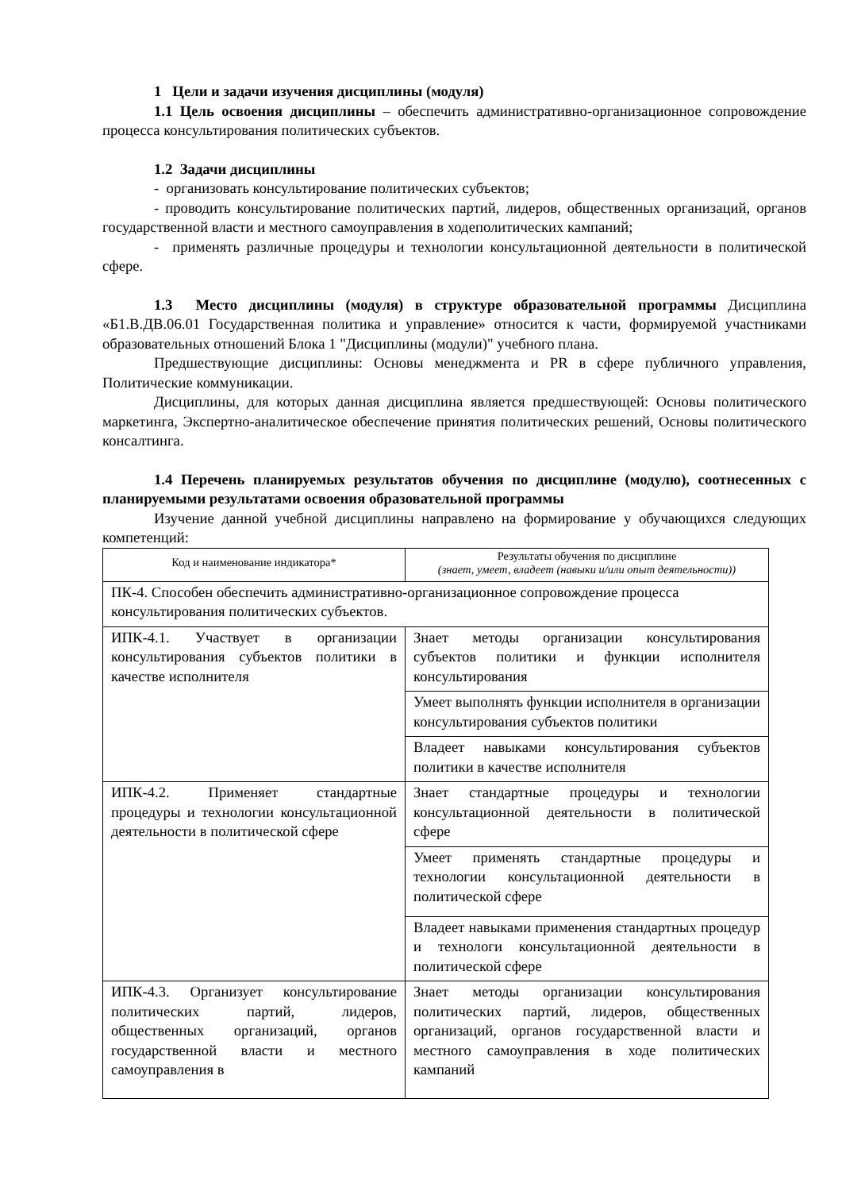1 Цели и задачи изучения дисциплины (модуля)
1.1 Цель освоения дисциплины – обеспечить административно-организационное сопровождение процесса консультирования политических субъектов.
1.2 Задачи дисциплины
- организовать консультирование политических субъектов;
- проводить консультирование политических партий, лидеров, общественных организаций, органов государственной власти и местного самоуправления в ходеполитических кампаний;
- применять различные процедуры и технологии консультационной деятельности в политической сфере.
1.3 Место дисциплины (модуля) в структуре образовательной программы Дисциплина «Б1.В.ДВ.06.01 Государственная политика и управление» относится к части, формируемой участниками образовательных отношений Блока 1 "Дисциплины (модули)" учебного плана.
Предшествующие дисциплины: Основы менеджмента и PR в сфере публичного управления, Политические коммуникации.
Дисциплины, для которых данная дисциплина является предшествующей: Основы политического маркетинга, Экспертно-аналитическое обеспечение принятия политических решений, Основы политического консалтинга.
1.4 Перечень планируемых результатов обучения по дисциплине (модулю), соотнесенных с планируемыми результатами освоения образовательной программы
Изучение данной учебной дисциплины направлено на формирование у обучающихся следующих компетенций:
| Код и наименование индикатора* | Результаты обучения по дисциплине (знает, умеет, владеет (навыки и/или опыт деятельности)) |
| ПК-4. Способен обеспечить административно-организационное сопровождение процесса консультирования политических субъектов. | |
| ИПК-4.1. Участвует в организации консультирования субъектов политики в качестве исполнителя | Знает методы организации консультирования субъектов политики и функции исполнителя консультирования |
| | Умеет выполнять функции исполнителя в организации консультирования субъектов политики |
| | Владеет навыками консультирования субъектов политики в качестве исполнителя |
| ИПК-4.2. Применяет стандартные процедуры и технологии консультационной деятельности в политической сфере | Знает стандартные процедуры и технологии консультационной деятельности в политической сфере |
| | Умеет применять стандартные процедуры и технологии консультационной деятельности в политической сфере |
| | Владеет навыками применения стандартных процедур и технологи консультационной деятельности в политической сфере |
| ИПК-4.3. Организует консультирование политических партий, лидеров, общественных организаций, органов государственной власти и местного самоуправления в | Знает методы организации консультирования политических партий, лидеров, общественных организаций, органов государственной власти и местного самоуправления в ходе политических кампаний |